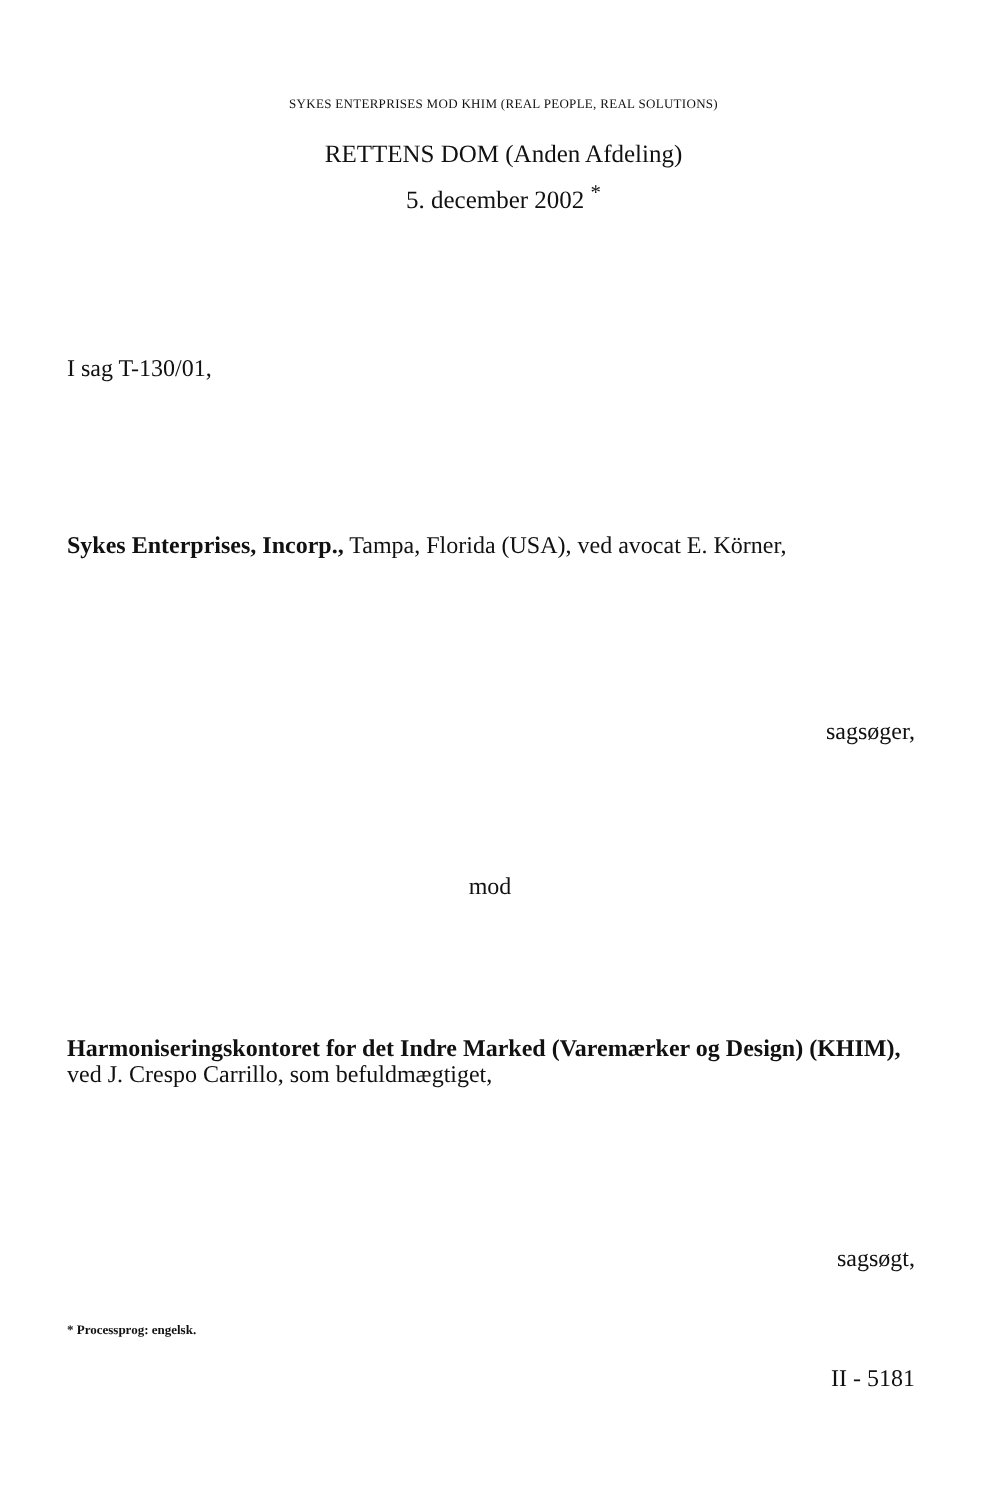SYKES ENTERPRISES MOD KHIM (REAL PEOPLE, REAL SOLUTIONS)
RETTENS DOM (Anden Afdeling)
5. december 2002 <sup>*</sup>
I sag T-130/01,
Sykes Enterprises, Incorp., Tampa, Florida (USA), ved avocat E. Körner,
sagsøger,
mod
Harmoniseringskontoret for det Indre Marked (Varemærker og Design) (KHIM),
ved J. Crespo Carrillo, som befuldmægtiget,
sagsøgt,
* Processprog: engelsk.
II - 5181